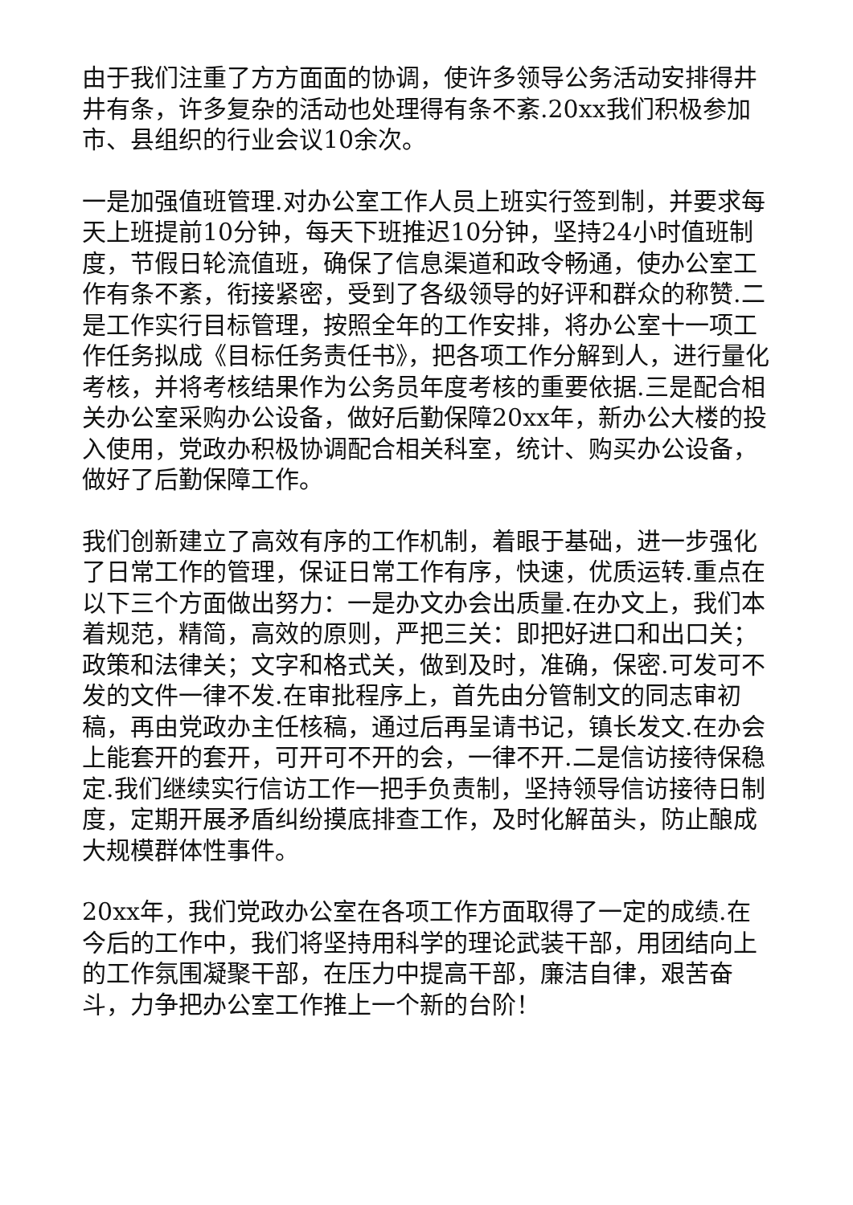由于我们注重了方方面面的协调，使许多领导公务活动安排得井井有条，许多复杂的活动也处理得有条不紊.20xx我们积极参加市、县组织的行业会议10余次。
一是加强值班管理.对办公室工作人员上班实行签到制，并要求每天上班提前10分钟，每天下班推迟10分钟，坚持24小时值班制度，节假日轮流值班，确保了信息渠道和政令畅通，使办公室工作有条不紊，衔接紧密，受到了各级领导的好评和群众的称赞.二是工作实行目标管理，按照全年的工作安排，将办公室十一项工作任务拟成《目标任务责任书》，把各项工作分解到人，进行量化考核，并将考核结果作为公务员年度考核的重要依据.三是配合相关办公室采购办公设备，做好后勤保障20xx年，新办公大楼的投入使用，党政办积极协调配合相关科室，统计、购买办公设备，做好了后勤保障工作。
我们创新建立了高效有序的工作机制，着眼于基础，进一步强化了日常工作的管理，保证日常工作有序，快速，优质运转.重点在以下三个方面做出努力：一是办文办会出质量.在办文上，我们本着规范，精简，高效的原则，严把三关：即把好进口和出口关；政策和法律关；文字和格式关，做到及时，准确，保密.可发可不发的文件一律不发.在审批程序上，首先由分管制文的同志审初稿，再由党政办主任核稿，通过后再呈请书记，镇长发文.在办会上能套开的套开，可开可不开的会，一律不开.二是信访接待保稳定.我们继续实行信访工作一把手负责制，坚持领导信访接待日制度，定期开展矛盾纠纷摸底排查工作，及时化解苗头，防止酿成大规模群体性事件。
20xx年，我们党政办公室在各项工作方面取得了一定的成绩.在今后的工作中，我们将坚持用科学的理论武装干部，用团结向上的工作氛围凝聚干部，在压力中提高干部，廉洁自律，艰苦奋斗，力争把办公室工作推上一个新的台阶！